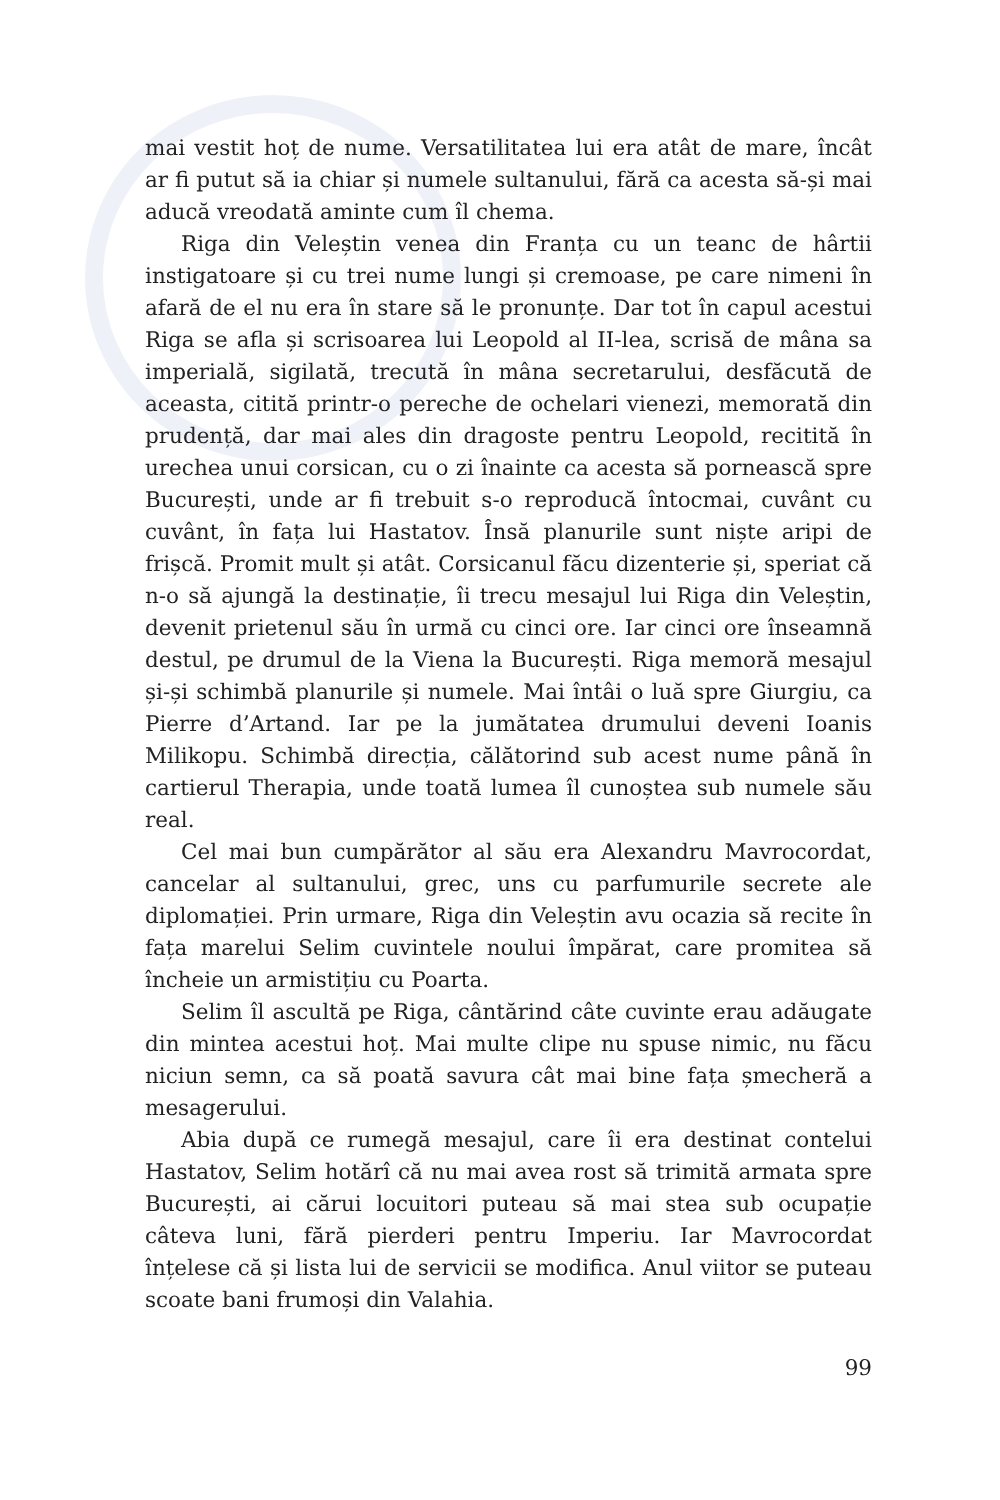mai vestit hoț de nume. Versatilitatea lui era atât de mare, încât ar fi putut să ia chiar și numele sultanului, fără ca acesta să-și mai aducă vreodată aminte cum îl chema.
Riga din Veleștin venea din Franța cu un teanc de hârtii instigatoare și cu trei nume lungi și cremoase, pe care nimeni în afară de el nu era în stare să le pronunțe. Dar tot în capul acestui Riga se afla și scrisoarea lui Leopold al II-lea, scrisă de mâna sa imperială, sigilată, trecută în mâna secretarului, desfăcută de aceasta, citită printr-o pereche de ochelari vienezi, memorată din prudență, dar mai ales din dragoste pentru Leopold, recitită în urechea unui corsican, cu o zi înainte ca acesta să pornească spre București, unde ar fi trebuit s-o reproducă întocmai, cuvânt cu cuvânt, în fața lui Hastatov. Însă planurile sunt niște aripi de frișcă. Promit mult și atât. Corsicanul făcu dizenterie și, speriat că n-o să ajungă la destinație, îi trecu mesajul lui Riga din Veleștin, devenit prietenul său în urmă cu cinci ore. Iar cinci ore înseamnă destul, pe drumul de la Viena la București. Riga memoră mesajul și-și schimbă planurile și numele. Mai întâi o luă spre Giurgiu, ca Pierre d’Artand. Iar pe la jumătatea drumului deveni Ioanis Milikopu. Schimbă direcția, călătorind sub acest nume până în cartierul Therapia, unde toată lumea îl cunoștea sub numele său real.
Cel mai bun cumpărător al său era Alexandru Mavrocordat, cancelar al sultanului, grec, uns cu parfumurile secrete ale diplomației. Prin urmare, Riga din Veleștin avu ocazia să recite în fața marelui Selim cuvintele noului împărat, care promitea să încheie un armistițiu cu Poarta.
Selim îl ascultă pe Riga, cântărind câte cuvinte erau adăugate din mintea acestui hoț. Mai multe clipe nu spuse nimic, nu făcu niciun semn, ca să poată savura cât mai bine fața șmecheră a mesagerului.
Abia după ce rumegă mesajul, care îi era destinat contelui Hastatov, Selim hotărî că nu mai avea rost să trimită armata spre București, ai cărui locuitori puteau să mai stea sub ocupație câteva luni, fără pierderi pentru Imperiu. Iar Mavrocordat înțelese că și lista lui de servicii se modifica. Anul viitor se puteau scoate bani frumoși din Valahia.
99